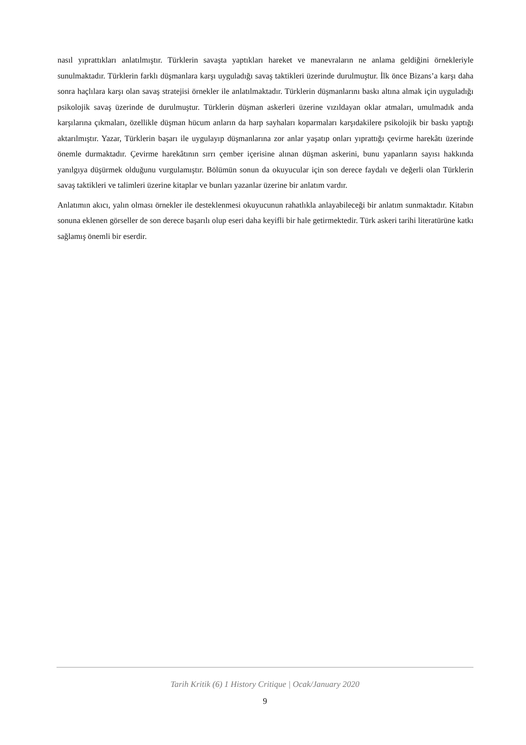nasıl yıprattıkları anlatılmıştır. Türklerin savaşta yaptıkları hareket ve manevraların ne anlama geldiğini örnekleriyle sunulmaktadır. Türklerin farklı düşmanlara karşı uyguladığı savaş taktikleri üzerinde durulmuştur. İlk önce Bizans’a karşı daha sonra haçlılara karşı olan savaş stratejisi örnekler ile anlatılmaktadır. Türklerin düşmanlarını baskı altına almak için uyguladığı psikolojik savaş üzerinde de durulmuştur. Türklerin düşman askerleri üzerine vızıldayan oklar atmaları, umulmadık anda karşılarına çıkmaları, özellikle düşman hücum anların da harp sayhaları koparmaları karşıdakilere psikolojik bir baskı yaptığı aktarılmıştır. Yazar, Türklerin başarı ile uygulayıp düşmanlarına zor anlar yaşatıp onları yıprattığı çevirme harekâtı üzerinde önemle durmaktadır. Çevirme harekâtının sırrı çember içerisine alınan düşman askerini, bunu yapanların sayısı hakkında yanılgıya düşürmek olduğunu vurgulamıştır. Bölümün sonun da okuyucular için son derece faydalı ve değerli olan Türklerin savaş taktikleri ve talimleri üzerine kitaplar ve bunları yazanlar üzerine bir anlatım vardır.
Anlatımın akıcı, yalın olması örnekler ile desteklenmesi okuyucunun rahatlıkla anlayabileceği bir anlatım sunmaktadır. Kitabın sonuna eklenen görseller de son derece başarılı olup eseri daha keyifli bir hale getirmektedir. Türk askeri tarihi literatürüne katkı sağlamış önemli bir eserdir.
Tarih Kritik (6) 1 History Critique | Ocak/January 2020
9